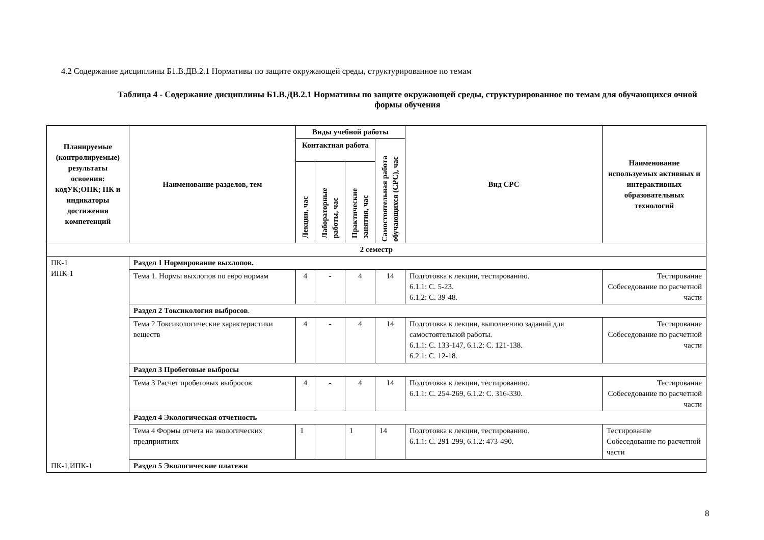4.2 Содержание дисциплины Б1.В.ДВ.2.1 Нормативы по защите окружающей среды, структурированное по темам
Таблица 4 - Содержание дисциплины Б1.В.ДВ.2.1 Нормативы по защите окружающей среды, структурированное по темам для обучающихся очной формы обучения
| Планируемые (контролируемые) результаты освоения: кодУК;ОПК; ПК и индикаторы достижения компетенций | Наименование разделов, тем | Виды учебной работы | | | | Вид СРС | Наименование используемых активных и интерактивных образовательных технологий |
| --- | --- | --- | --- | --- | --- | --- | --- |
| | | Контактная работа | | | Самостоятельная работа обучающихся (СРС), час | | |
| | | Лекции, час | Лабораторные работы, час | Практические занятия, час | | | |
| 2 семестр | | | | | | | |
| ПК-1 ИПК-1 ПК-1,ИПК-1 | Раздел 1 Нормирование выхлопов. | | | | | | |
| | Тема 1. Нормы выхлопов по евро нормам | 4 | - | 4 | 14 | Подготовка к лекции, тестированию. 6.1.1: С. 5-23. 6.1.2: С. 39-48. | Тестирование Собеседование по расчетной части |
| | Раздел 2 Токсикология выбросов . | | | | | | |
| | Тема 2 Токсикологические характеристики веществ | 4 | - | 4 | 14 | Подготовка к лекции, выполнению заданий для самостоятельной работы. 6.1.1: С. 133-147, 6.1.2: С. 121-138. 6.2.1: С. 12-18. | Тестирование Собеседование по расчетной части |
| | Раздел 3 Пробеговые выбросы | | | | | | |
| | Тема 3 Расчет пробеговых выбросов | 4 | - | 4 | 14 | Подготовка к лекции, тестированию. 6.1.1: С. 254-269, 6.1.2: С. 316-330. | Тестирование Собеседование по расчетной части |
| | Раздел 4 Экологическая отчетность | | | | | | |
| | Тема 4 Формы отчета на экологических предприятиях | 1 | | 1 | 14 | Подготовка к лекции, тестированию. 6.1.1: С. 291-299, 6.1.2: 473-490. | Тестирование Собеседование по расчетной части |
| | Раздел 5 Экологические платежи | | | | | | |
8